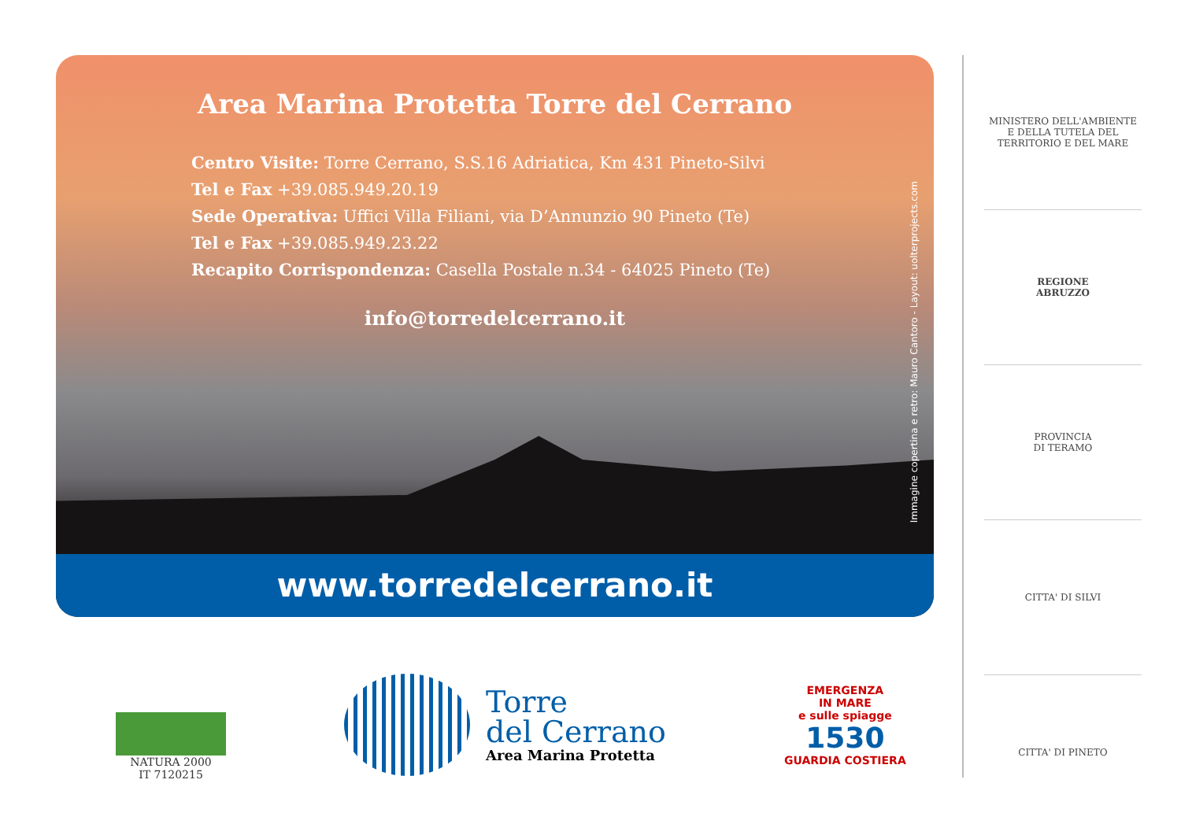Area Marina Protetta Torre del Cerrano
Centro Visite: Torre Cerrano, S.S.16 Adriatica, Km 431 Pineto-Silvi
Tel e Fax +39.085.949.20.19
Sede Operativa: Uffici Villa Filiani, via D’Annunzio 90 Pineto (Te)
Tel e Fax +39.085.949.23.22
Recapito Corrispondenza: Casella Postale n.34 - 64025 Pineto (Te)
info@torredelcerrano.it
Immagine copertina e retro: Mauro Cantoro - Layout: uolterprojects.com
www.torredelcerrano.it
MINISTERO DELL'AMBIENTE
E DELLA TUTELA DEL TERRITORIO E DEL MARE
REGIONE
ABRUZZO
PROVINCIA
DI TERAMO
CITTA' DI SILVI
CITTA' DI PINETO
NATURA 2000
IT 7120215
Torre
del Cerrano
Area Marina Protetta
EMERGENZA
IN MARE
e sulle spiagge
1530
GUARDIA COSTIERA